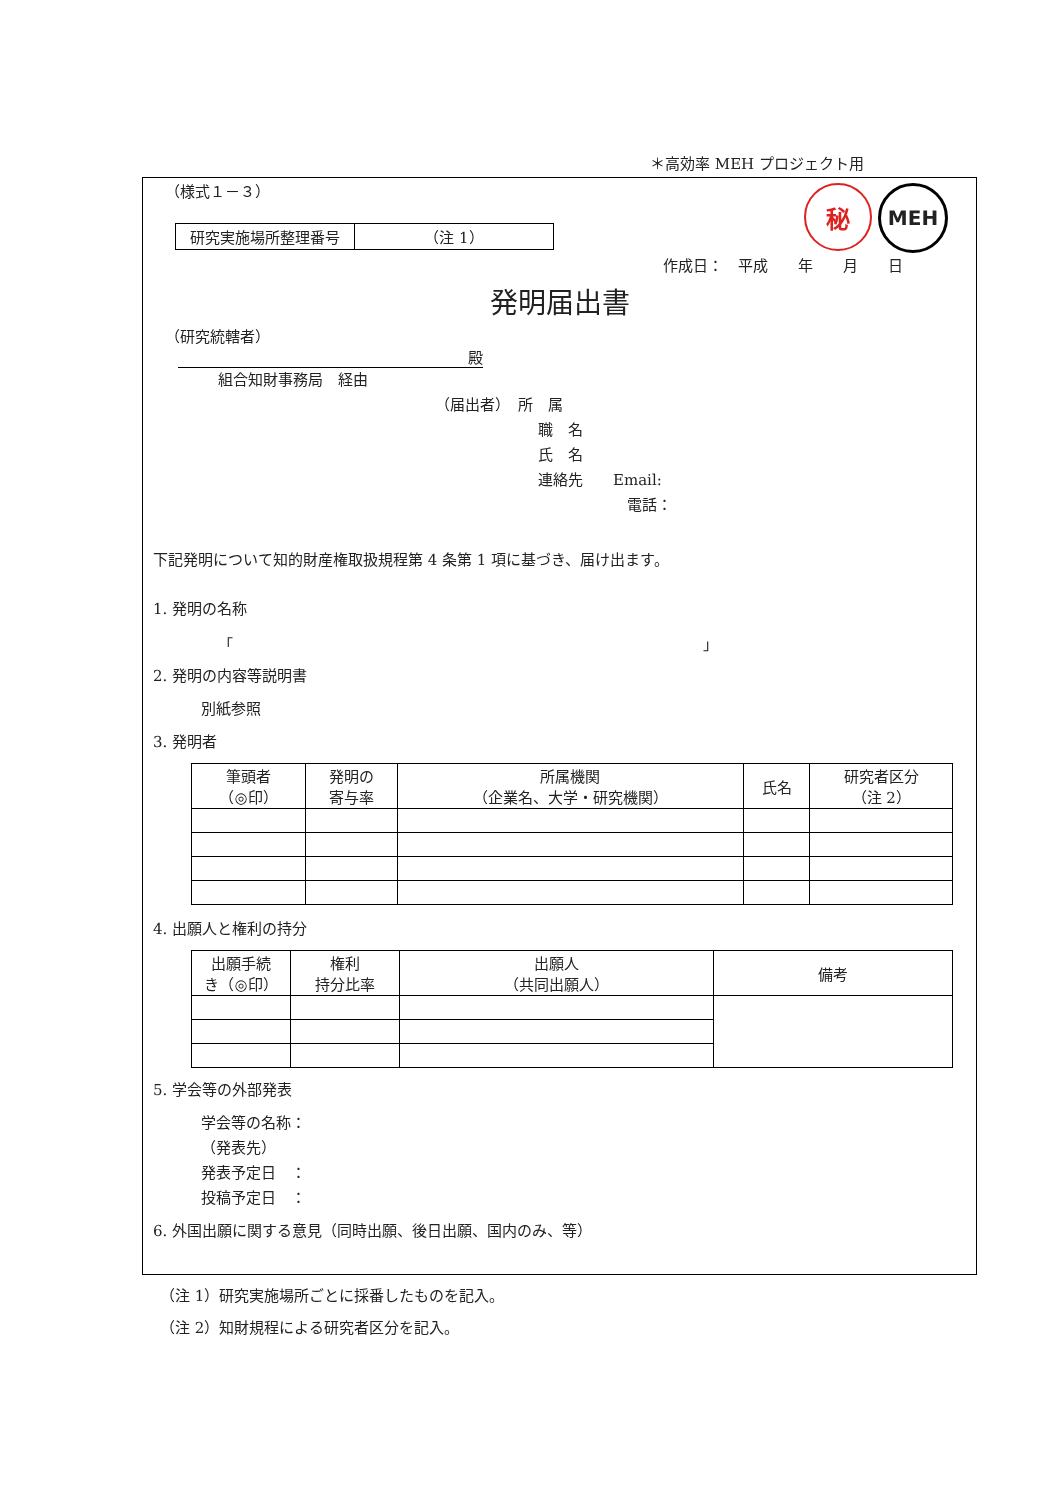＊高効率 MEH プロジェクト用
（様式１－３）
秘
MEH
| 研究実施場所整理番号 | （注 1） |
作成日：　平成　　年　　月　　日
発明届出書
（研究統轄者）
殿
組合知財事務局　経由
（届出者）　所　属
職　名
氏　名
連絡先　　Email:
電話：
下記発明について知的財産権取扱規程第 4 条第 1 項に基づき、届け出ます。
1. 発明の名称
「 」
2. 発明の内容等説明書
別紙参照
3. 発明者
| 筆頭者 （◎印） | 発明の 寄与率 | 所属機関 （企業名、大学・研究機関） | 氏名 | 研究者区分 （注 2） |
| --- | --- | --- | --- | --- |
4. 出願人と権利の持分
| 出願手続 き（◎印） | 権利 持分比率 | 出願人 （共同出願人） | 備考 |
| --- | --- | --- | --- |
5. 学会等の外部発表
学会等の名称：
（発表先）
発表予定日　：
投稿予定日　：
6. 外国出願に関する意見（同時出願、後日出願、国内のみ、等）
（注 1）研究実施場所ごとに採番したものを記入。
（注 2）知財規程による研究者区分を記入。